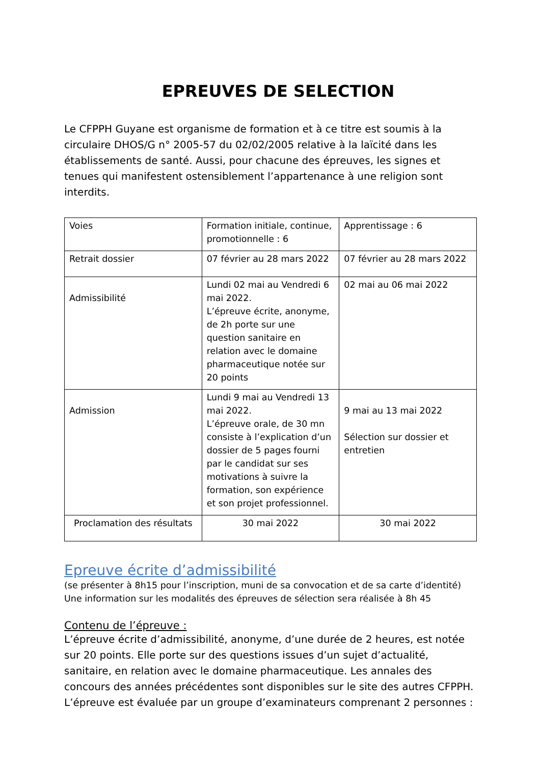EPREUVES DE SELECTION
Le CFPPH Guyane est organisme de formation et à ce titre est soumis à la circulaire DHOS/G n° 2005-57 du 02/02/2005 relative à la laïcité dans les établissements de santé. Aussi, pour chacune des épreuves, les signes et tenues qui manifestent ostensiblement l’appartenance à une religion sont interdits.
| Voies | Formation initiale, continue, promotionnelle : 6 | Apprentissage : 6 |
| Retrait dossier | 07 février au 28 mars 2022 | 07 février au 28 mars 2022 |
| Admissibilité | Lundi 02 mai au Vendredi 6 mai 2022. L’épreuve écrite, anonyme, de 2h porte sur une question sanitaire en relation avec le domaine pharmaceutique notée sur 20 points | 02 mai au 06 mai 2022 |
| Admission | Lundi 9 mai au Vendredi 13 mai 2022. L’épreuve orale, de 30 mn consiste à l’explication d’un dossier de 5 pages fourni par le candidat sur ses motivations à suivre la formation, son expérience et son projet professionnel. | 9 mai au 13 mai 2022 Sélection sur dossier et entretien |
| Proclamation des résultats | 30 mai 2022 | 30 mai 2022 |
Epreuve écrite d’admissibilité
(se présenter à 8h15 pour l’inscription, muni de sa convocation et de sa carte d’identité)
Une information sur les modalités des épreuves de sélection sera réalisée à 8h 45
Contenu de l’épreuve :
L’épreuve écrite d’admissibilité, anonyme, d’une durée de 2 heures, est notée sur 20 points. Elle porte sur des questions issues d’un sujet d’actualité, sanitaire, en relation avec le domaine pharmaceutique. Les annales des concours des années précédentes sont disponibles sur le site des autres CFPPH. L’épreuve est évaluée par un groupe d’examinateurs comprenant 2 personnes :